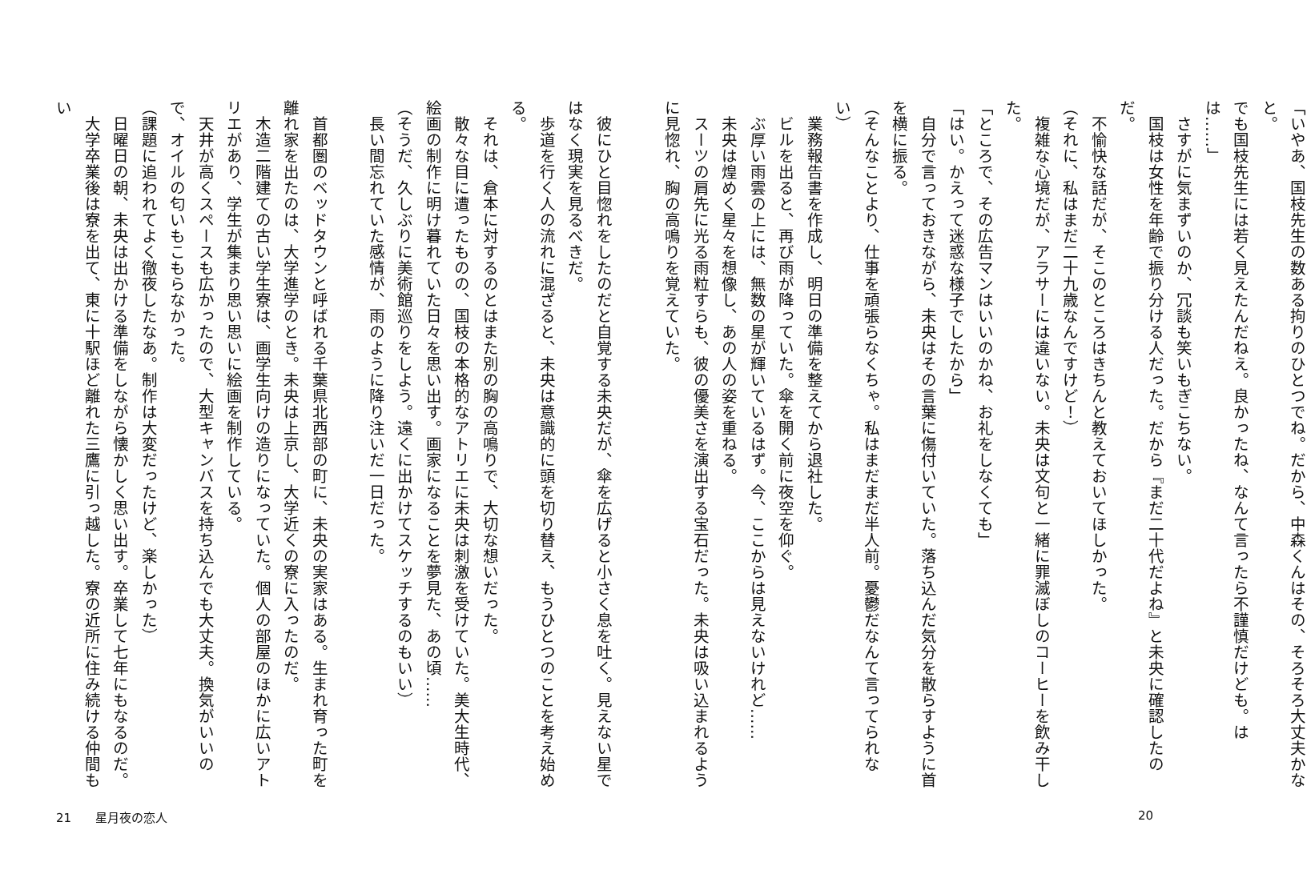「いやあ、国枝先生の数ある拘りのひとつでね。だから、中森くんはその、そろそろ大丈夫かなと。
でも国枝先生には若く見えたんだねえ。良かったね、なんて言ったら不謹慎だけども。はは……」
　さすがに気まずいのか、冗談も笑いもぎこちない。
　国枝は女性を年齢で振り分ける人だった。だから『まだ二十代だよね』と未央に確認したのだ。
　不愉快な話だが、そこのところはきちんと教えておいてほしかった。
（それに、私はまだ二十九歳なんですけど！）
　複雑な心境だが、アラサーには違いない。未央は文句と一緒に罪滅ぼしのコーヒーを飲み干した。
「ところで、その広告マンはいいのかね、お礼をしなくても」
「はい。かえって迷惑な様子でしたから」
　自分で言っておきながら、未央はその言葉に傷付いていた。落ち込んだ気分を散らすように首を横に振る。
（そんなことより、仕事を頑張らなくちゃ。私はまだまだ半人前。憂鬱だなんて言ってられない）
　業務報告書を作成し、明日の準備を整えてから退社した。
　ビルを出ると、再び雨が降っていた。傘を開く前に夜空を仰ぐ。
　ぶ厚い雨雲の上には、無数の星が輝いているはず。今、ここからは見えないけれど……
　未央は煌めく星々を想像し、あの人の姿を重ねる。
　スーツの肩先に光る雨粒すらも、彼の優美さを演出する宝石だった。未央は吸い込まれるように見惚れ、胸の高鳴りを覚えていた。
20
　彼にひと目惚れをしたのだと自覚する未央だが、傘を広げると小さく息を吐く。見えない星ではなく現実を見るべきだ。
　歩道を行く人の流れに混ざると、未央は意識的に頭を切り替え、もうひとつのことを考え始める。
　それは、倉本に対するのとはまた別の胸の高鳴りで、大切な想いだった。
　散々な目に遭ったものの、国枝の本格的なアトリエに未央は刺激を受けていた。美大生時代、絵画の制作に明け暮れていた日々を思い出す。画家になることを夢見た、あの頃……
（そうだ、久しぶりに美術館巡りをしよう。遠くに出かけてスケッチするのもいい）
　長い間忘れていた感情が、雨のように降り注いだ一日だった。
　首都圏のベッドタウンと呼ばれる千葉県北西部の町に、未央の実家はある。生まれ育った町を離れ家を出たのは、大学進学のとき。未央は上京し、大学近くの寮に入ったのだ。
　木造二階建ての古い学生寮は、画学生向けの造りになっていた。個人の部屋のほかに広いアトリエがあり、学生が集まり思い思いに絵画を制作している。
　天井が高くスペースも広かったので、大型キャンバスを持ち込んでも大丈夫。換気がいいので、オイルの匂いもこもらなかった。
（課題に追われてよく徹夜したなあ。制作は大変だったけど、楽しかった）
　日曜日の朝、未央は出かける準備をしながら懐かしく思い出す。卒業して七年にもなるのだ。
　大学卒業後は寮を出て、東に十駅ほど離れた三鷹に引っ越した。寮の近所に住み続ける仲間もい
21　　星月夜の恋人